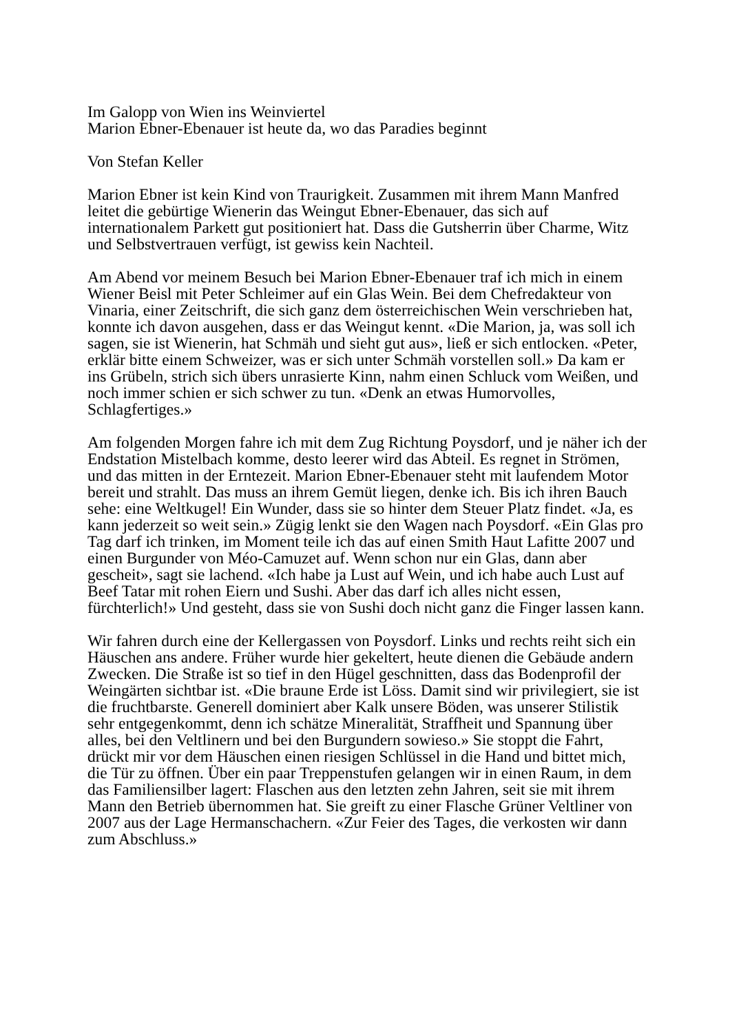Im Galopp von Wien ins Weinviertel
Marion Ebner-Ebenauer ist heute da, wo das Paradies beginnt
Von Stefan Keller
Marion Ebner ist kein Kind von Traurigkeit. Zusammen mit ihrem Mann Manfred leitet die gebürtige Wienerin das Weingut Ebner-Ebenauer, das sich auf internationalem Parkett gut positioniert hat. Dass die Gutsherrin über Charme, Witz und Selbstvertrauen verfügt, ist gewiss kein Nachteil.
Am Abend vor meinem Besuch bei Marion Ebner-Ebenauer traf ich mich in einem Wiener Beisl mit Peter Schleimer auf ein Glas Wein. Bei dem Chefredakteur von Vinaria, einer Zeitschrift, die sich ganz dem österreichischen Wein verschrieben hat, konnte ich davon ausgehen, dass er das Weingut kennt. «Die Marion, ja, was soll ich sagen, sie ist Wienerin, hat Schmäh und sieht gut aus», ließ er sich entlocken. «Peter, erklär bitte einem Schweizer, was er sich unter Schmäh vorstellen soll.» Da kam er ins Grübeln, strich sich übers unrasierte Kinn, nahm einen Schluck vom Weißen, und noch immer schien er sich schwer zu tun. «Denk an etwas Humorvolles, Schlagfertiges.»
Am folgenden Morgen fahre ich mit dem Zug Richtung Poysdorf, und je näher ich der Endstation Mistelbach komme, desto leerer wird das Abteil. Es regnet in Strömen, und das mitten in der Erntezeit. Marion Ebner-Ebenauer steht mit laufendem Motor bereit und strahlt. Das muss an ihrem Gemüt liegen, denke ich. Bis ich ihren Bauch sehe: eine Weltkugel! Ein Wunder, dass sie so hinter dem Steuer Platz findet. «Ja, es kann jederzeit so weit sein.» Zügig lenkt sie den Wagen nach Poysdorf. «Ein Glas pro Tag darf ich trinken, im Moment teile ich das auf einen Smith Haut Lafitte 2007 und einen Burgunder von Méo-Camuzet auf. Wenn schon nur ein Glas, dann aber gescheit», sagt sie lachend. «Ich habe ja Lust auf Wein, und ich habe auch Lust auf Beef Tatar mit rohen Eiern und Sushi. Aber das darf ich alles nicht essen, fürchterlich!» Und gesteht, dass sie von Sushi doch nicht ganz die Finger lassen kann.
Wir fahren durch eine der Kellergassen von Poysdorf. Links und rechts reiht sich ein Häuschen ans andere. Früher wurde hier gekeltert, heute dienen die Gebäude andern Zwecken. Die Straße ist so tief in den Hügel geschnitten, dass das Bodenprofil der Weingärten sichtbar ist. «Die braune Erde ist Löss. Damit sind wir privilegiert, sie ist die fruchtbarste. Generell dominiert aber Kalk unsere Böden, was unserer Stilistik sehr entgegenkommt, denn ich schätze Mineralität, Straffheit und Spannung über alles, bei den Veltlinern und bei den Burgundern sowieso.» Sie stoppt die Fahrt, drückt mir vor dem Häuschen einen riesigen Schlüssel in die Hand und bittet mich, die Tür zu öffnen. Über ein paar Treppenstufen gelangen wir in einen Raum, in dem das Familiensilber lagert: Flaschen aus den letzten zehn Jahren, seit sie mit ihrem Mann den Betrieb übernommen hat. Sie greift zu einer Flasche Grüner Veltliner von 2007 aus der Lage Hermanschachern. «Zur Feier des Tages, die verkosten wir dann zum Abschluss.»